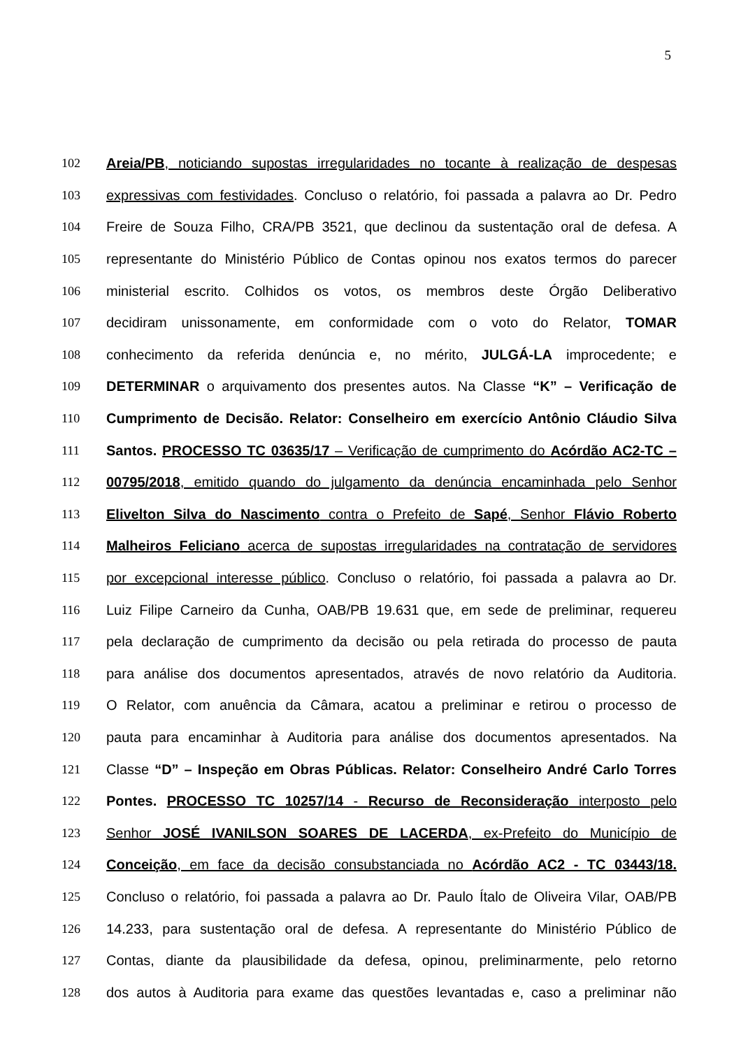5
102 Areia/PB, noticiando supostas irregularidades no tocante à realização de despesas
103 expressivas com festividades. Concluso o relatório, foi passada a palavra ao Dr. Pedro
104 Freire de Souza Filho, CRA/PB 3521, que declinou da sustentação oral de defesa. A
105 representante do Ministério Público de Contas opinou nos exatos termos do parecer
106 ministerial escrito. Colhidos os votos, os membros deste Órgão Deliberativo
107 decidiram unissonamente, em conformidade com o voto do Relator, TOMAR
108 conhecimento da referida denúncia e, no mérito, JULGÁ-LA improcedente; e
109 DETERMINAR o arquivamento dos presentes autos. Na Classe “K” – Verificação de
110 Cumprimento de Decisão. Relator: Conselheiro em exercício Antônio Cláudio Silva
111 Santos. PROCESSO TC 03635/17 – Verificação de cumprimento do Acórdão AC2-TC –
112 00795/2018, emitido quando do julgamento da denúncia encaminhada pelo Senhor
113 Elivelton Silva do Nascimento contra o Prefeito de Sapé, Senhor Flávio Roberto
114 Malheiros Feliciano acerca de supostas irregularidades na contratação de servidores
115 por excepcional interesse público. Concluso o relatório, foi passada a palavra ao Dr.
116 Luiz Filipe Carneiro da Cunha, OAB/PB 19.631 que, em sede de preliminar, requereu
117 pela declaração de cumprimento da decisão ou pela retirada do processo de pauta
118 para análise dos documentos apresentados, através de novo relatório da Auditoria.
119 O Relator, com anuência da Câmara, acatou a preliminar e retirou o processo de
120 pauta para encaminhar à Auditoria para análise dos documentos apresentados. Na
121 Classe “D” – Inspeção em Obras Públicas. Relator: Conselheiro André Carlo Torres
122 Pontes. PROCESSO TC 10257/14 - Recurso de Reconsideração interposto pelo
123 Senhor JOSÉ IVANILSON SOARES DE LACERDA, ex-Prefeito do Município de
124 Conceição, em face da decisão consubstanciada no Acórdão AC2 - TC 03443/18.
125 Concluso o relatório, foi passada a palavra ao Dr. Paulo Ítalo de Oliveira Vilar, OAB/PB
126 14.233, para sustentação oral de defesa. A representante do Ministério Público de
127 Contas, diante da plausibilidade da defesa, opinou, preliminarmente, pelo retorno
128 dos autos à Auditoria para exame das questões levantadas e, caso a preliminar não